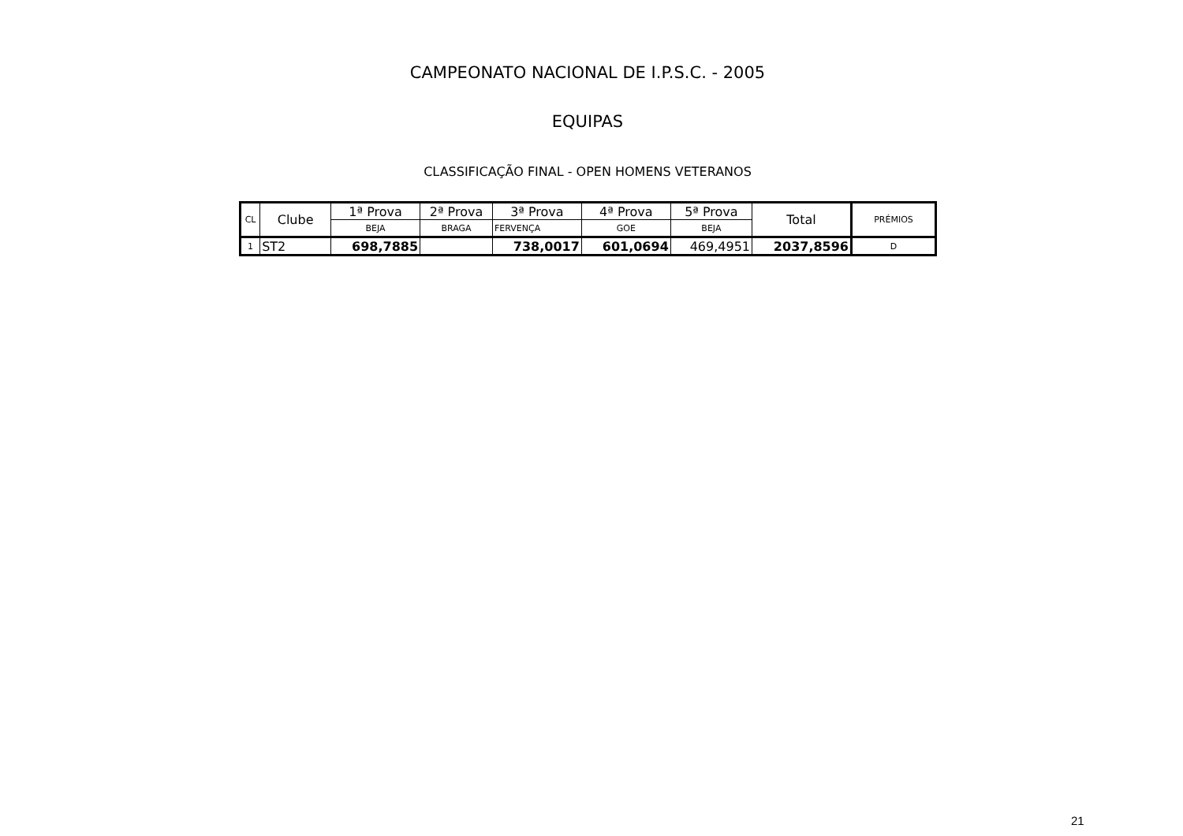CAMPEONATO NACIONAL DE I.P.S.C. - 2005
EQUIPAS
CLASSIFICAÇÃO FINAL - OPEN HOMENS VETERANOS
| CL | Clube | 1ª Prova | 2ª Prova | 3ª Prova | 4ª Prova | 5ª Prova | Total | PRÉMIOS |
| --- | --- | --- | --- | --- | --- | --- | --- | --- |
| | | BEJA | BRAGA | FERVENÇA | GOE | BEJA | | |
| 1 | ST2 | 698,7885 | | 738,0017 | 601,0694 | 469,4951 | 2037,8596 | D |
21